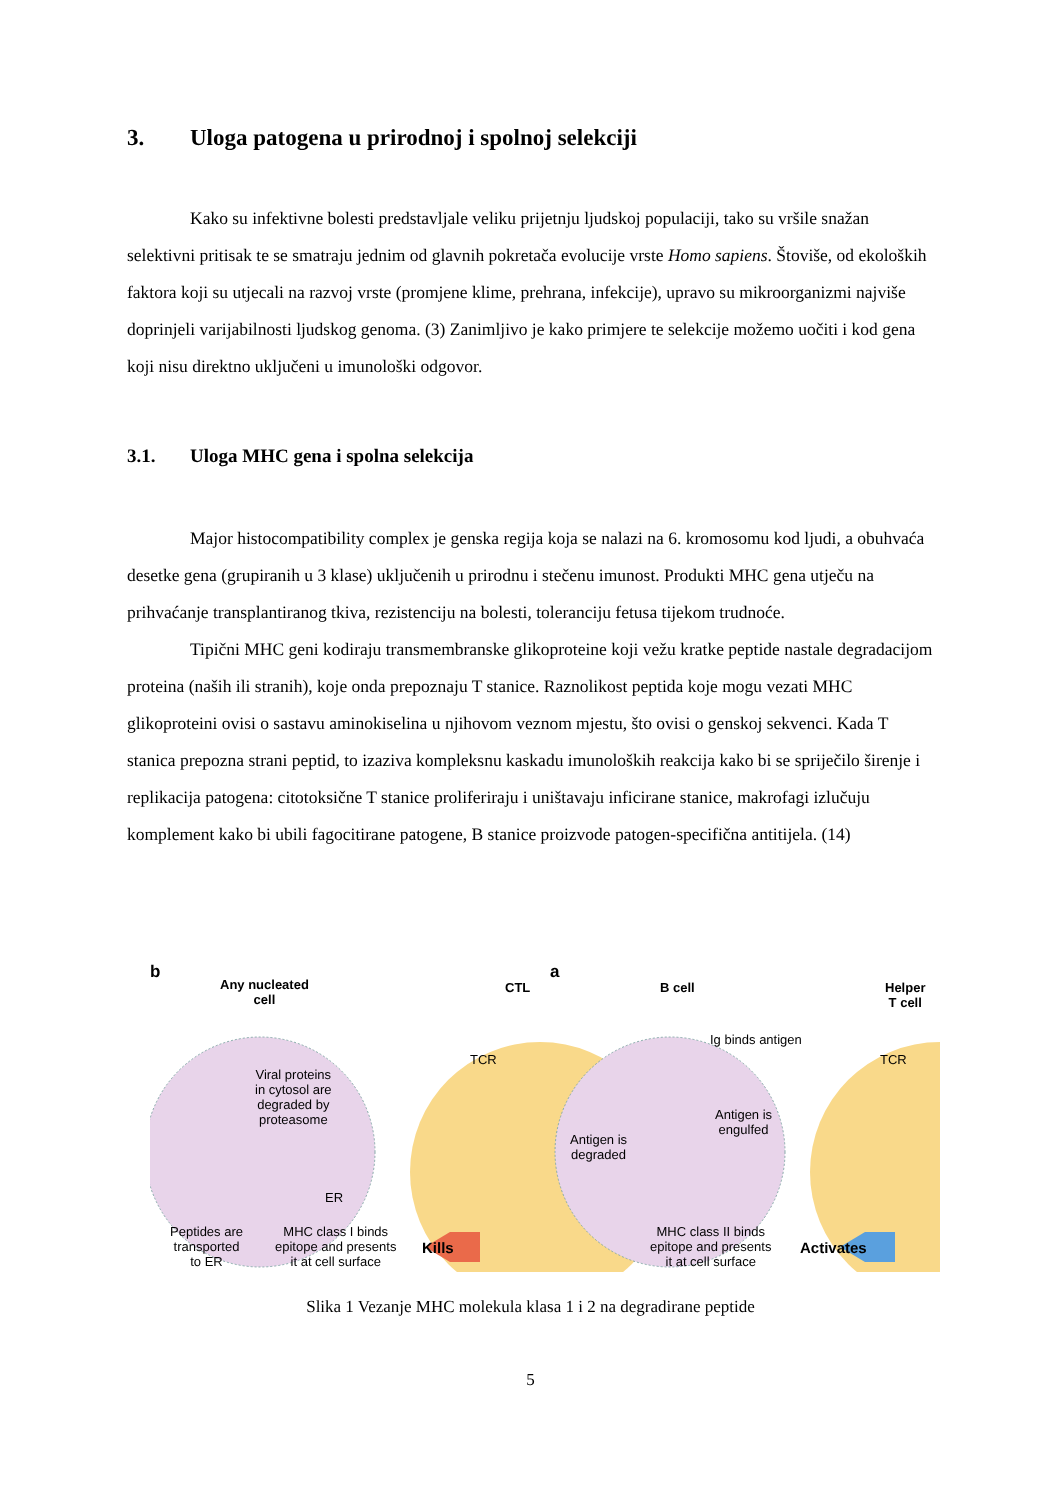3. Uloga patogena u prirodnoj i spolnoj selekciji
Kako su infektivne bolesti predstavljale veliku prijetnju ljudskoj populaciji, tako su vršile snažan selektivni pritisak te se smatraju jednim od glavnih pokretača evolucije vrste Homo sapiens. Štoviše, od ekoloških faktora koji su utjecali na razvoj vrste (promjene klime, prehrana, infekcije), upravo su mikroorganizmi najviše doprinjeli varijabilnosti ljudskog genoma. (3) Zanimljivo je kako primjere te selekcije možemo uočiti i kod gena koji nisu direktno uključeni u imunološki odgovor.
3.1. Uloga MHC gena i spolna selekcija
Major histocompatibility complex je genska regija koja se nalazi na 6. kromosomu kod ljudi, a obuhvaća desetke gena (grupiranih u 3 klase) uključenih u prirodnu i stečenu imunost. Produkti MHC gena utječu na prihvaćanje transplantiranog tkiva, rezistenciju na bolesti, toleranciju fetusa tijekom trudnoće.
Tipični MHC geni kodiraju transmembranske glikoproteine koji vežu kratke peptide nastale degradacijom proteina (naših ili stranih), koje onda prepoznaju T stanice. Raznolikost peptida koje mogu vezati MHC glikoproteini ovisi o sastavu aminokiselina u njihovom veznom mjestu, što ovisi o genskoj sekvenci. Kada T stanica prepozna strani peptid, to izaziva kompleksnu kaskadu imunoloških reakcija kako bi se spriječilo širenje i replikacija patogena: citotoksične T stanice proliferiraju i uništavaju inficirane stanice, makrofagi izlučuju komplement kako bi ubili fagocitirane patogene, B stanice proizvode patogen-specifična antitijela. (14)
b
Any nucleated
cell
CTL
a
B cell
Helper
T cell
Ig binds antigen
TCR TCR
Viral proteins
in cytosol are
degraded by
proteasome
Antigen is
engulfed
Antigen is
degraded
ER
Peptides are
transported
to ER
MHC class I binds
epitope and presents
it at cell surface
MHC class II binds
epitope and presents
it at cell surface
Kills Activates
Slika 1 Vezanje MHC molekula klasa 1 i 2 na degradirane peptide
5